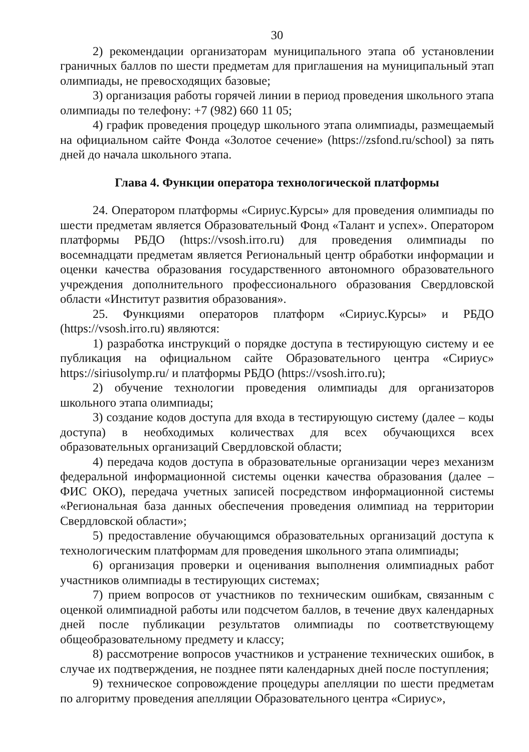30
2) рекомендации организаторам муниципального этапа об установлении граничных баллов по шести предметам для приглашения на муниципальный этап олимпиады, не превосходящих базовые;
3) организация работы горячей линии в период проведения школьного этапа олимпиады по телефону: +7 (982) 660 11 05;
4) график проведения процедур школьного этапа олимпиады, размещаемый на официальном сайте Фонда «Золотое сечение» (https://zsfond.ru/school) за пять дней до начала школьного этапа.
Глава 4. Функции оператора технологической платформы
24. Оператором платформы «Сириус.Курсы» для проведения олимпиады по шести предметам является Образовательный Фонд «Талант и успех». Оператором платформы РБДО (https://vsosh.irro.ru) для проведения олимпиады по восемнадцати предметам является Региональный центр обработки информации и оценки качества образования государственного автономного образовательного учреждения дополнительного профессионального образования Свердловской области «Институт развития образования».
25. Функциями операторов платформ «Сириус.Курсы» и РБДО (https://vsosh.irro.ru) являются:
1) разработка инструкций о порядке доступа в тестирующую систему и ее публикация на официальном сайте Образовательного центра «Сириус» https://siriusolymp.ru/ и платформы РБДО (https://vsosh.irro.ru);
2) обучение технологии проведения олимпиады для организаторов школьного этапа олимпиады;
3) создание кодов доступа для входа в тестирующую систему (далее – коды доступа) в необходимых количествах для всех обучающихся всех образовательных организаций Свердловской области;
4) передача кодов доступа в образовательные организации через механизм федеральной информационной системы оценки качества образования (далее – ФИС ОКО), передача учетных записей посредством информационной системы «Региональная база данных обеспечения проведения олимпиад на территории Свердловской области»;
5) предоставление обучающимся образовательных организаций доступа к технологическим платформам для проведения школьного этапа олимпиады;
6) организация проверки и оценивания выполнения олимпиадных работ участников олимпиады в тестирующих системах;
7) прием вопросов от участников по техническим ошибкам, связанным с оценкой олимпиадной работы или подсчетом баллов, в течение двух календарных дней после публикации результатов олимпиады по соответствующему общеобразовательному предмету и классу;
8) рассмотрение вопросов участников и устранение технических ошибок, в случае их подтверждения, не позднее пяти календарных дней после поступления;
9) техническое сопровождение процедуры апелляции по шести предметам по алгоритму проведения апелляции Образовательного центра «Сириус»,